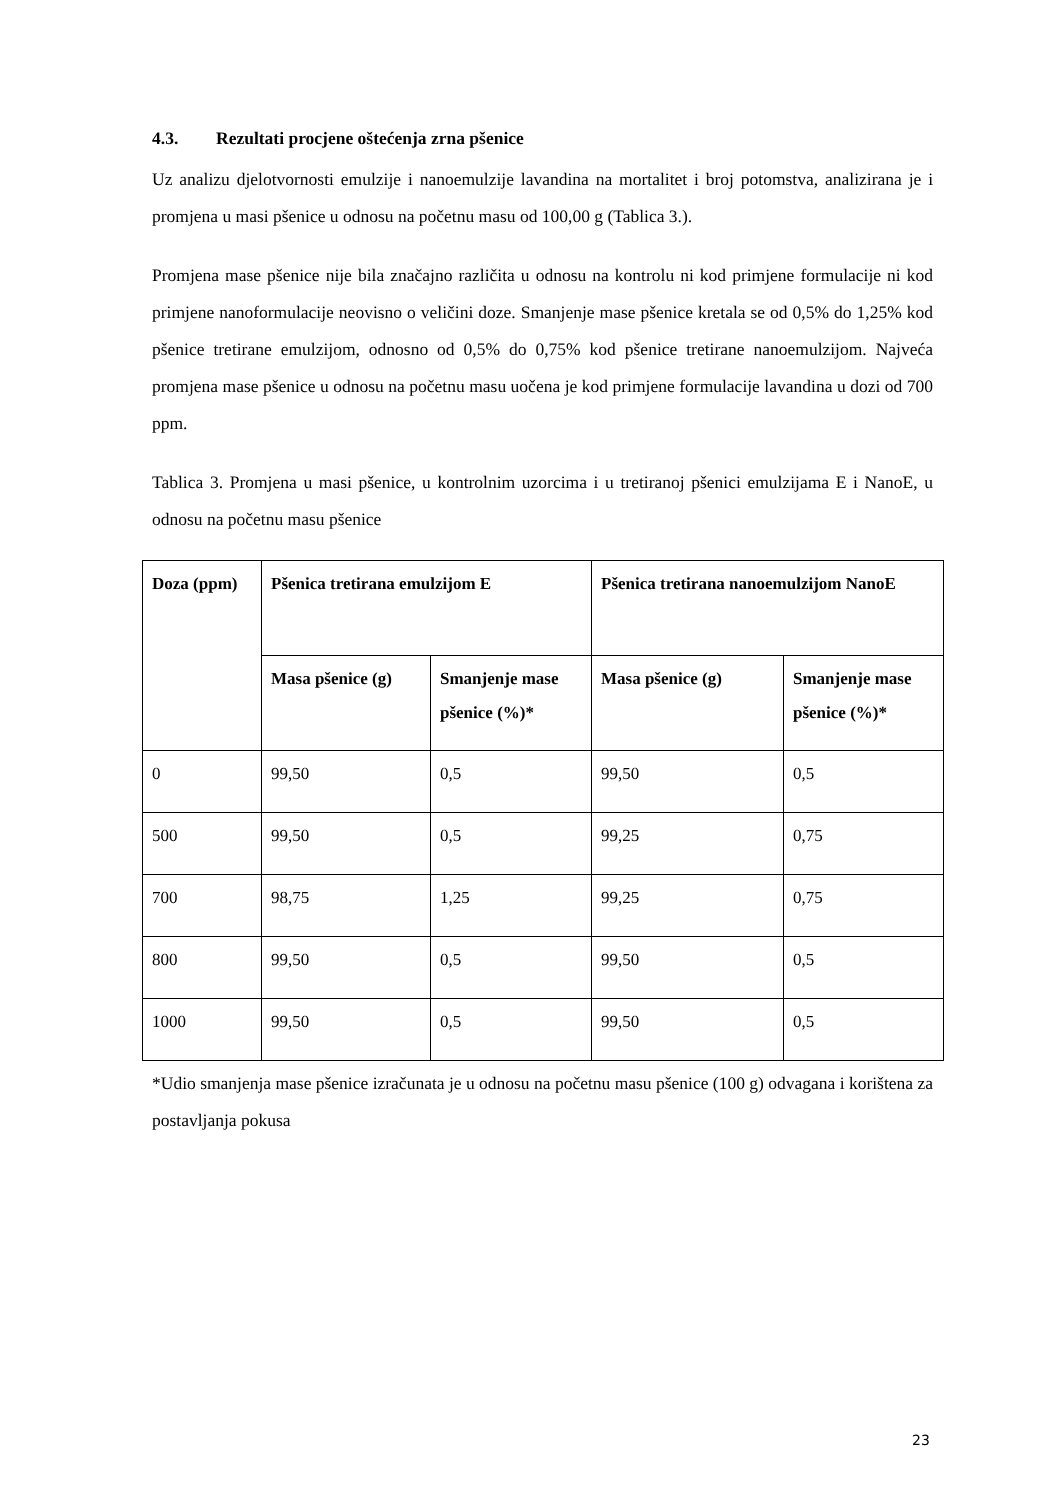4.3. Rezultati procjene oštećenja zrna pšenice
Uz analizu djelotvornosti emulzije i nanoemulzije lavandina na mortalitet i broj potomstva, analizirana je i promjena u masi pšenice u odnosu na početnu masu od 100,00 g (Tablica 3.).
Promjena mase pšenice nije bila značajno različita u odnosu na kontrolu ni kod primjene formulacije ni kod primjene nanoformulacije neovisno o veličini doze. Smanjenje mase pšenice kretala se od 0,5% do 1,25% kod pšenice tretirane emulzijom, odnosno od 0,5% do 0,75% kod pšenice tretirane nanoemulzijom. Najveća promjena mase pšenice u odnosu na početnu masu uočena je kod primjene formulacije lavandina u dozi od 700 ppm.
Tablica 3. Promjena u masi pšenice, u kontrolnim uzorcima i u tretiranoj pšenici emulzijama E i NanoE, u odnosu na početnu masu pšenice
| Doza (ppm) | Pšenica tretirana emulzijom E | | Pšenica tretirana nanoemulzijom NanoE | |
| --- | --- | --- | --- | --- |
| | Masa pšenice (g) | Smanjenje mase pšenice (%)* | Masa pšenice (g) | Smanjenje mase pšenice (%)* |
| 0 | 99,50 | 0,5 | 99,50 | 0,5 |
| 500 | 99,50 | 0,5 | 99,25 | 0,75 |
| 700 | 98,75 | 1,25 | 99,25 | 0,75 |
| 800 | 99,50 | 0,5 | 99,50 | 0,5 |
| 1000 | 99,50 | 0,5 | 99,50 | 0,5 |
*Udio smanjenja mase pšenice izračunata je u odnosu na početnu masu pšenice (100 g) odvagana i korištena za postavljanja pokusa
23